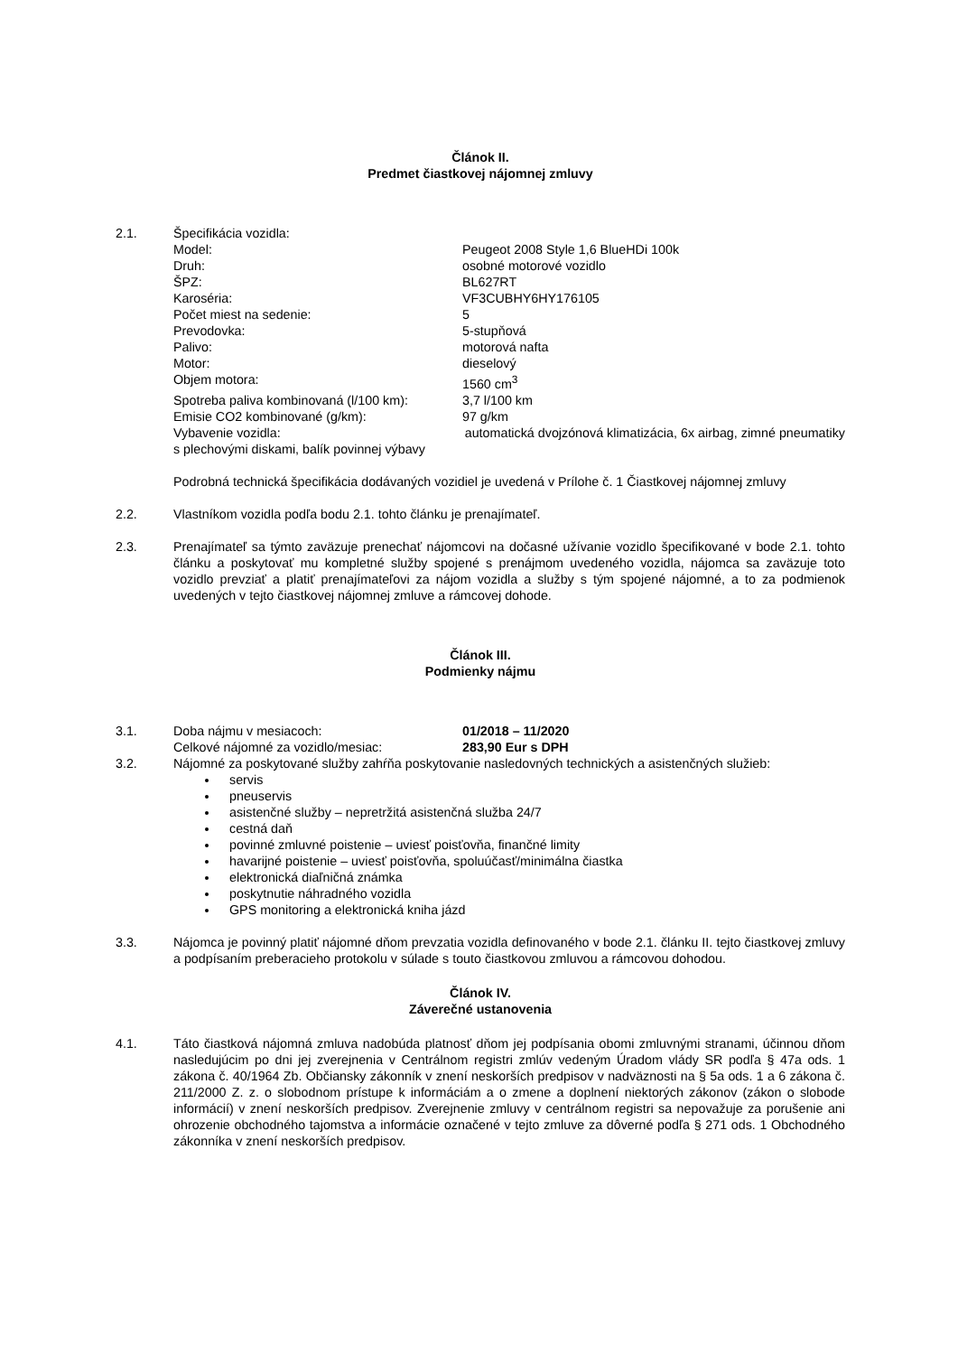Článok II.
Predmet čiastkovej nájomnej zmluvy
2.1. Špecifikácia vozidla:
Model: Peugeot 2008 Style 1,6 BlueHDi 100k
Druh: osobné motorové vozidlo
ŠPZ: BL627RT
Karoséria: VF3CUBHY6HY176105
Počet miest na sedenie: 5
Prevodovka: 5-stupňová
Palivo: motorová nafta
Motor: dieselový
Objem motora: 1560 cm<sup>3</sup>
Spotreba paliva kombinovaná (l/100 km): 3,7 l/100 km
Emisie CO2 kombinované (g/km): 97 g/km
Vybavenie vozidla: automatická dvojzónová klimatizácia, 6x airbag, zimné pneumatiky s plechovými diskami, balík povinnej výbavy
Podrobná technická špecifikácia dodávaných vozidiel je uvedená v Prílohe č. 1 Čiastkovej nájomnej zmluvy
2.2. Vlastníkom vozidla podľa bodu 2.1. tohto článku je prenajímateľ.
2.3. Prenajímateľ sa týmto zaväzuje prenechať nájomcovi na dočasné užívanie vozidlo špecifikované v bode 2.1. tohto článku a poskytovať mu kompletné služby spojené s prenájmom uvedeného vozidla, nájomca sa zaväzuje toto vozidlo prevziať a platiť prenajímateľovi za nájom vozidla a služby s tým spojené nájomné, a to za podmienok uvedených v tejto čiastkovej nájomnej zmluve a rámcovej dohode.
Článok III.
Podmienky nájmu
3.1. Doba nájmu v mesiacoch: 01/2018 – 11/2020
Celkové nájomné za vozidlo/mesiac: 283,90 Eur s DPH
3.2. Nájomné za poskytované služby zahŕňa poskytovanie nasledovných technických a asistenčných služieb:
servis
pneuservis
asistenčné služby – nepretržitá asistenčná služba 24/7
cestná daň
povinné zmluvné poistenie – uviesť poisťovňa, finančné limity
havarijné poistenie – uviesť poisťovňa, spoluúčasť/minimálna čiastka
elektronická diaľničná známka
poskytnutie náhradného vozidla
GPS monitoring a elektronická kniha jázd
3.3. Nájomca je povinný platiť nájomné dňom prevzatia vozidla definovaného v bode 2.1. článku II. tejto čiastkovej zmluvy a podpísaním preberacieho protokolu v súlade s touto čiastkovou zmluvou a rámcovou dohodou.
Článok IV.
Záverečné ustanovenia
4.1. Táto čiastková nájomná zmluva nadobúda platnosť dňom jej podpísania obomi zmluvnými stranami, účinnou dňom nasledujúcim po dni jej zverejnenia v Centrálnom registri zmlúv vedeným Úradom vlády SR podľa § 47a ods. 1 zákona č. 40/1964 Zb. Občiansky zákonník v znení neskorších predpisov v nadväznosti na § 5a ods. 1 a 6 zákona č. 211/2000 Z. z. o slobodnom prístupe k informáciám a o zmene a doplnení niektorých zákonov (zákon o slobode informácií) v znení neskorších predpisov. Zverejnenie zmluvy v centrálnom registri sa nepovažuje za porušenie ani ohrozenie obchodného tajomstva a informácie označené v tejto zmluve za dôverné podľa § 271 ods. 1 Obchodného zákonníka v znení neskorších predpisov.